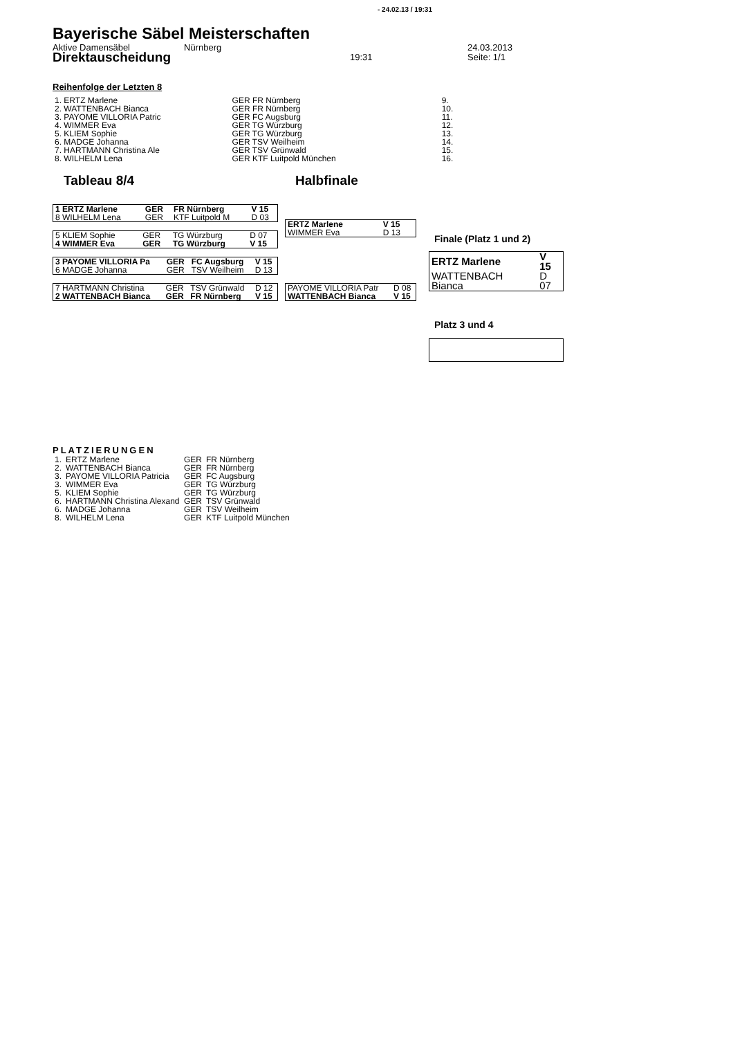- 24.02.13 / 19:31
Bayerische Säbel Meisterschaften
Aktive Damensäbel Nürnberg 24.03.2013
Direktauscheidung 19:31 Seite: 1/1
Reihenfolge der Letzten 8
| 1. ERTZ Marlene | GER FR Nürnberg | 9. |
| 2. WATTENBACH Bianca | GER FR Nürnberg | 10. |
| 3. PAYOME VILLORIA Patric | GER FC Augsburg | 11. |
| 4. WIMMER Eva | GER TG Würzburg | 12. |
| 5. KLIEM Sophie | GER TG Würzburg | 13. |
| 6. MADGE Johanna | GER TSV Weilheim | 14. |
| 7. HARTMANN Christina Ale | GER TSV Grünwald | 15. |
| 8. WILHELM Lena | GER KTF Luitpold München | 16. |
Tableau 8/4 Halbfinale
| 1 ERTZ Marlene | GER | FR Nürnberg | V 15 |
| 8 WILHELM Lena | GER | KTF Luitpold M | D 03 |
| 5 KLIEM Sophie | GER | TG Würzburg | D 07 |
| 4 WIMMER Eva | GER | TG Würzburg | V 15 |
| 3 PAYOME VILLORIA Pa | GER | FC Augsburg | V 15 |
| 6 MADGE Johanna | GER | TSV Weilheim | D 13 |
| 7 HARTMANN Christina | GER | TSV Grünwald | D 12 |
| 2 WATTENBACH Bianca | GER | FR Nürnberg | V 15 |
| ERTZ Marlene | V 15 |
| WIMMER Eva | D 13 |
| PAYOME VILLORIA Patr | D 08 |
| WATTENBACH Bianca | V 15 |
Finale (Platz 1 und 2)
| ERTZ Marlene | V 15 |
| WATTENBACH Bianca | D 07 |
Platz 3 und 4
PLATZIERUNGEN
| 1. | ERTZ Marlene | GER | FR Nürnberg |
| 2. | WATTENBACH Bianca | GER | FR Nürnberg |
| 3. | PAYOME VILLORIA Patricia | GER | FC Augsburg |
| 3. | WIMMER Eva | GER | TG Würzburg |
| 5. | KLIEM Sophie | GER | TG Würzburg |
| 6. | HARTMANN Christina Alexand | GER | TSV Grünwald |
| 6. | MADGE Johanna | GER | TSV Weilheim |
| 8. | WILHELM Lena | GER | KTF Luitpold München |